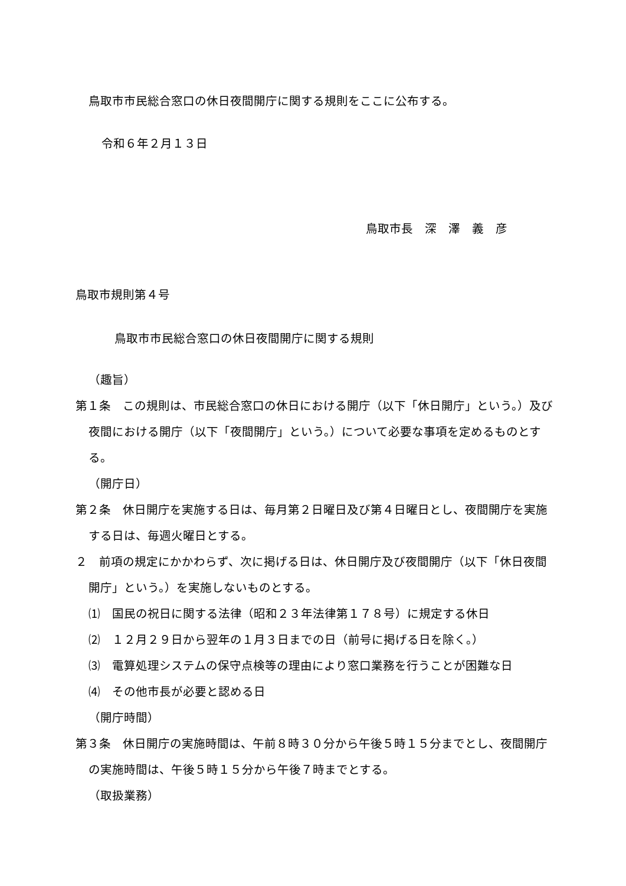鳥取市市民総合窓口の休日夜間開庁に関する規則をここに公布する。
令和６年２月１３日
鳥取市長　深　澤　義　彦
鳥取市規則第４号
鳥取市市民総合窓口の休日夜間開庁に関する規則
（趣旨）
第１条　この規則は、市民総合窓口の休日における開庁（以下「休日開庁」という。）及び夜間における開庁（以下「夜間開庁」という。）について必要な事項を定めるものとする。
（開庁日）
第２条　休日開庁を実施する日は、毎月第２日曜日及び第４日曜日とし、夜間開庁を実施する日は、毎週火曜日とする。
２　前項の規定にかかわらず、次に掲げる日は、休日開庁及び夜間開庁（以下「休日夜間開庁」という。）を実施しないものとする。
⑴　国民の祝日に関する法律（昭和２３年法律第１７８号）に規定する休日
⑵　１２月２９日から翌年の１月３日までの日（前号に掲げる日を除く。）
⑶　電算処理システムの保守点検等の理由により窓口業務を行うことが困難な日
⑷　その他市長が必要と認める日
（開庁時間）
第３条　休日開庁の実施時間は、午前８時３０分から午後５時１５分までとし、夜間開庁の実施時間は、午後５時１５分から午後７時までとする。
（取扱業務）